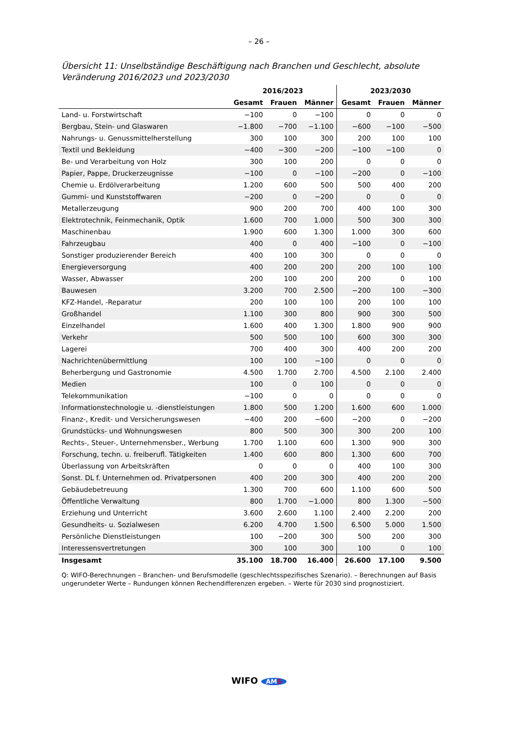– 26 –
Übersicht 11: Unselbständige Beschäftigung nach Branchen und Geschlecht, absolute Veränderung 2016/2023 und 2023/2030
| | 2016/2023 | | | 2023/2030 | | |
| --- | --- | --- | --- | --- | --- | --- |
| | Gesamt | Frauen | Männer | Gesamt | Frauen | Männer |
| Land- u. Forstwirtschaft | −100 | 0 | −100 | 0 | 0 | 0 |
| Bergbau, Stein- und Glaswaren | −1.800 | −700 | −1.100 | −600 | −100 | −500 |
| Nahrungs- u. Genussmittelherstellung | 300 | 100 | 300 | 200 | 100 | 100 |
| Textil und Bekleidung | −400 | −300 | −200 | −100 | −100 | 0 |
| Be- und Verarbeitung von Holz | 300 | 100 | 200 | 0 | 0 | 0 |
| Papier, Pappe, Druckerzeugnisse | −100 | 0 | −100 | −200 | 0 | −100 |
| Chemie u. Erdölverarbeitung | 1.200 | 600 | 500 | 500 | 400 | 200 |
| Gummi- und Kunststoffwaren | −200 | 0 | −200 | 0 | 0 | 0 |
| Metallerzeugung | 900 | 200 | 700 | 400 | 100 | 300 |
| Elektrotechnik, Feinmechanik, Optik | 1.600 | 700 | 1.000 | 500 | 300 | 300 |
| Maschinenbau | 1.900 | 600 | 1.300 | 1.000 | 300 | 600 |
| Fahrzeugbau | 400 | 0 | 400 | −100 | 0 | −100 |
| Sonstiger produzierender Bereich | 400 | 100 | 300 | 0 | 0 | 0 |
| Energieversorgung | 400 | 200 | 200 | 200 | 100 | 100 |
| Wasser, Abwasser | 200 | 100 | 200 | 200 | 0 | 100 |
| Bauwesen | 3.200 | 700 | 2.500 | −200 | 100 | −300 |
| KFZ-Handel, -Reparatur | 200 | 100 | 100 | 200 | 100 | 100 |
| Großhandel | 1.100 | 300 | 800 | 900 | 300 | 500 |
| Einzelhandel | 1.600 | 400 | 1.300 | 1.800 | 900 | 900 |
| Verkehr | 500 | 500 | 100 | 600 | 300 | 300 |
| Lagerei | 700 | 400 | 300 | 400 | 200 | 200 |
| Nachrichtenübermittlung | 100 | 100 | −100 | 0 | 0 | 0 |
| Beherbergung und Gastronomie | 4.500 | 1.700 | 2.700 | 4.500 | 2.100 | 2.400 |
| Medien | 100 | 0 | 100 | 0 | 0 | 0 |
| Telekommunikation | −100 | 0 | 0 | 0 | 0 | 0 |
| Informationstechnologie u. -dienstleistungen | 1.800 | 500 | 1.200 | 1.600 | 600 | 1.000 |
| Finanz-, Kredit- und Versicherungswesen | −400 | 200 | −600 | −200 | 0 | −200 |
| Grundstücks- und Wohnungswesen | 800 | 500 | 300 | 300 | 200 | 100 |
| Rechts-, Steuer-, Unternehmensber., Werbung | 1.700 | 1.100 | 600 | 1.300 | 900 | 300 |
| Forschung, techn. u. freiberufl. Tätigkeiten | 1.400 | 600 | 800 | 1.300 | 600 | 700 |
| Überlassung von Arbeitskräften | 0 | 0 | 0 | 400 | 100 | 300 |
| Sonst. DL f. Unternehmen od. Privatpersonen | 400 | 200 | 300 | 400 | 200 | 200 |
| Gebäudebetreuung | 1.300 | 700 | 600 | 1.100 | 600 | 500 |
| Öffentliche Verwaltung | 800 | 1.700 | −1.000 | 800 | 1.300 | −500 |
| Erziehung und Unterricht | 3.600 | 2.600 | 1.100 | 2.400 | 2.200 | 200 |
| Gesundheits- u. Sozialwesen | 6.200 | 4.700 | 1.500 | 6.500 | 5.000 | 1.500 |
| Persönliche Dienstleistungen | 100 | −200 | 300 | 500 | 200 | 300 |
| Interessensvertretungen | 300 | 100 | 300 | 100 | 0 | 100 |
| Insgesamt | 35.100 | 18.700 | 16.400 | 26.600 | 17.100 | 9.500 |
Q: WIFO-Berechnungen – Branchen- und Berufsmodelle (geschlechtsspezifisches Szenario). – Berechnungen auf Basis ungerundeter Werte – Rundungen können Rechendifferenzen ergeben. – Werte für 2030 sind prognostiziert.
WIFO AMS